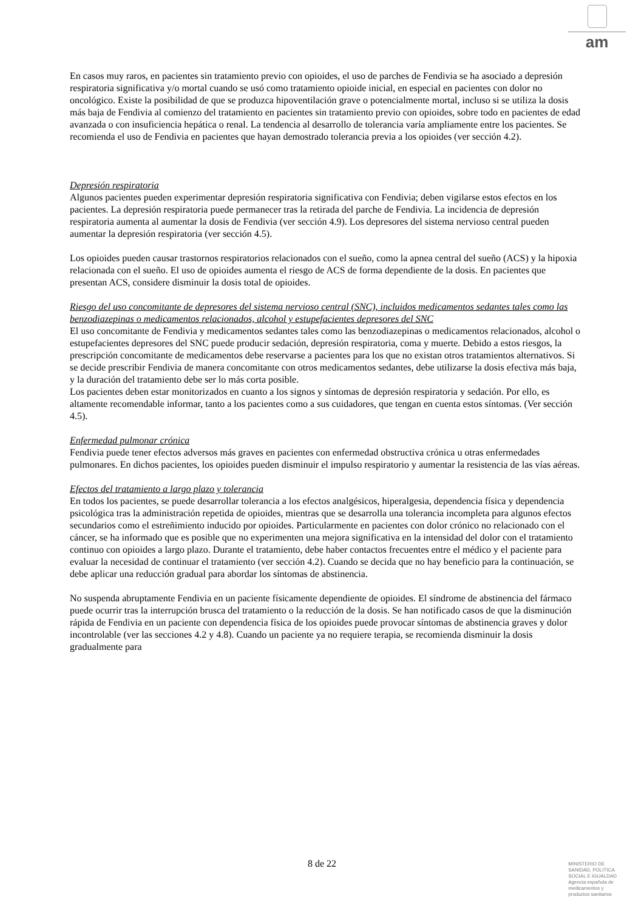am
En casos muy raros, en pacientes sin tratamiento previo con opioides, el uso de parches de Fendivia se ha asociado a depresión respiratoria significativa y/o mortal cuando se usó como tratamiento opioide inicial, en especial en pacientes con dolor no oncológico. Existe la posibilidad de que se produzca hipoventilación grave o potencialmente mortal, incluso si se utiliza la dosis más baja de Fendivia al comienzo del tratamiento en pacientes sin tratamiento previo con opioides, sobre todo en pacientes de edad avanzada o con insuficiencia hepática o renal. La tendencia al desarrollo de tolerancia varía ampliamente entre los pacientes. Se recomienda el uso de Fendivia en pacientes que hayan demostrado tolerancia previa a los opioides (ver sección 4.2).
Depresión respiratoria
Algunos pacientes pueden experimentar depresión respiratoria significativa con Fendivia; deben vigilarse estos efectos en los pacientes. La depresión respiratoria puede permanecer tras la retirada del parche de Fendivia. La incidencia de depresión respiratoria aumenta al aumentar la dosis de Fendivia (ver sección 4.9). Los depresores del sistema nervioso central pueden aumentar la depresión respiratoria (ver sección 4.5).
Los opioides pueden causar trastornos respiratorios relacionados con el sueño, como la apnea central del sueño (ACS) y la hipoxia relacionada con el sueño. El uso de opioides aumenta el riesgo de ACS de forma dependiente de la dosis. En pacientes que presentan ACS, considere disminuir la dosis total de opioides.
Riesgo del uso concomitante de depresores del sistema nervioso central (SNC), incluidos medicamentos sedantes tales como las benzodiazepinas o medicamentos relacionados, alcohol y estupefacientes depresores del SNC
El uso concomitante de Fendivia y medicamentos sedantes tales como las benzodiazepinas o medicamentos relacionados, alcohol o estupefacientes depresores del SNC puede producir sedación, depresión respiratoria, coma y muerte. Debido a estos riesgos, la prescripción concomitante de medicamentos debe reservarse a pacientes para los que no existan otros tratamientos alternativos. Si se decide prescribir Fendivia de manera concomitante con otros medicamentos sedantes, debe utilizarse la dosis efectiva más baja, y la duración del tratamiento debe ser lo más corta posible.
Los pacientes deben estar monitorizados en cuanto a los signos y síntomas de depresión respiratoria y sedación. Por ello, es altamente recomendable informar, tanto a los pacientes como a sus cuidadores, que tengan en cuenta estos síntomas. (Ver sección 4.5).
Enfermedad pulmonar crónica
Fendivia puede tener efectos adversos más graves en pacientes con enfermedad obstructiva crónica u otras enfermedades pulmonares. En dichos pacientes, los opioides pueden disminuir el impulso respiratorio y aumentar la resistencia de las vías aéreas.
Efectos del tratamiento a largo plazo y tolerancia
En todos los pacientes, se puede desarrollar tolerancia a los efectos analgésicos, hiperalgesia, dependencia física y dependencia psicológica tras la administración repetida de opioides, mientras que se desarrolla una tolerancia incompleta para algunos efectos secundarios como el estreñimiento inducido por opioides. Particularmente en pacientes con dolor crónico no relacionado con el cáncer, se ha informado que es posible que no experimenten una mejora significativa en la intensidad del dolor con el tratamiento continuo con opioides a largo plazo. Durante el tratamiento, debe haber contactos frecuentes entre el médico y el paciente para evaluar la necesidad de continuar el tratamiento (ver sección 4.2). Cuando se decida que no hay beneficio para la continuación, se debe aplicar una reducción gradual para abordar los síntomas de abstinencia.
No suspenda abruptamente Fendivia en un paciente físicamente dependiente de opioides. El síndrome de abstinencia del fármaco puede ocurrir tras la interrupción brusca del tratamiento o la reducción de la dosis. Se han notificado casos de que la disminución rápida de Fendivia en un paciente con dependencia física de los opioides puede provocar síntomas de abstinencia graves y dolor incontrolable (ver las secciones 4.2 y 4.8). Cuando un paciente ya no requiere terapia, se recomienda disminuir la dosis gradualmente para
8 de 22
MINISTERIO DE
SANIDAD, POLITICA
SOCIAL E IGUALDAD
Agencia española de
medicamentos y
productos sanitarios